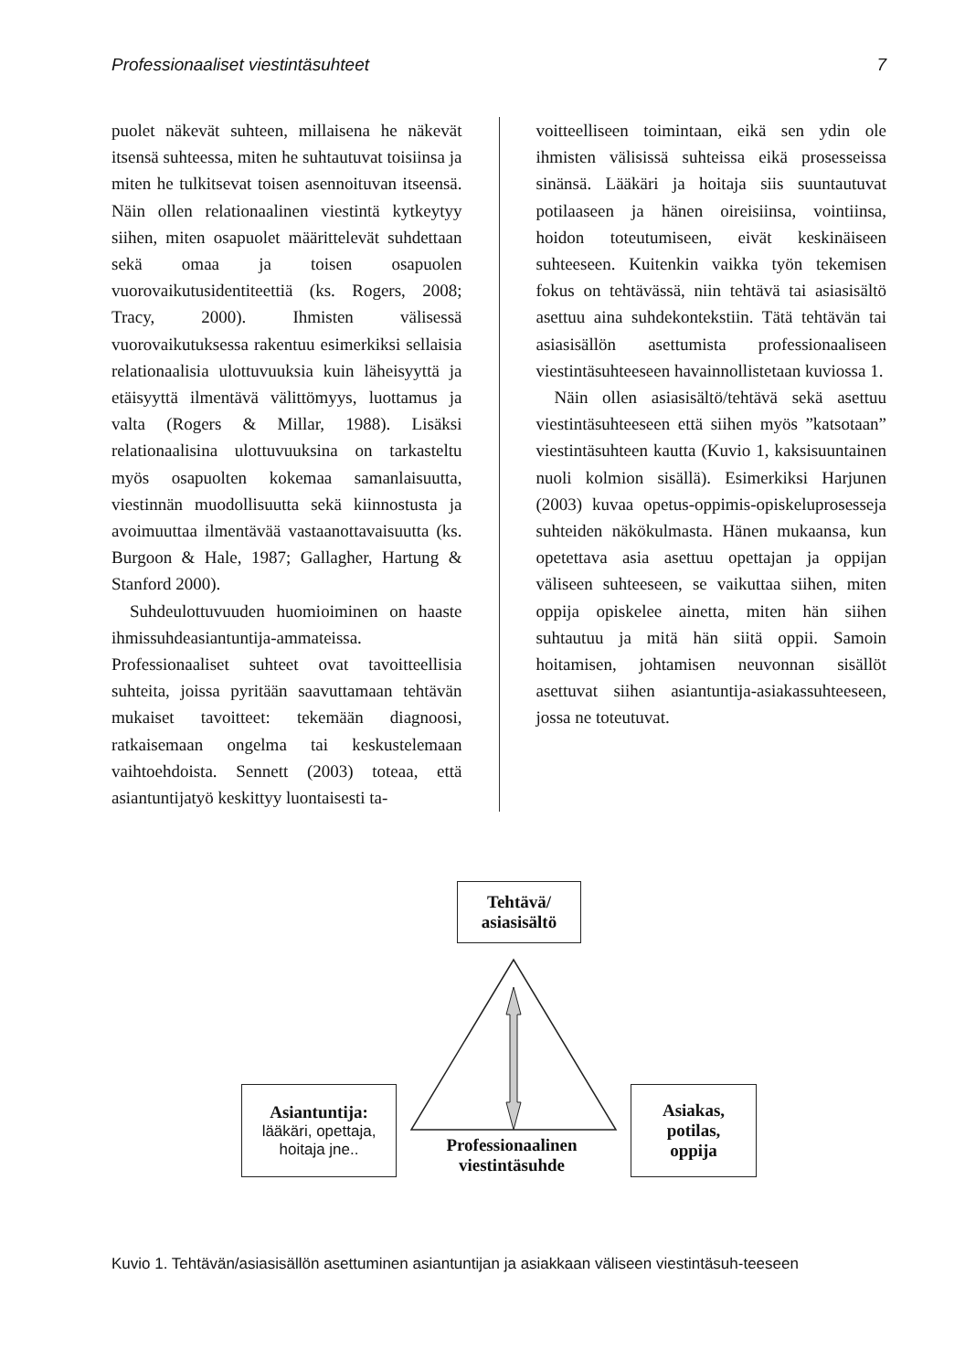Professionaaliset viestintäsuhteet 7
puolet näkevät suhteen, millaisena he näkevät itsensä suhteessa, miten he suhtautuvat toisiinsa ja miten he tulkitsevat toisen asennoituvan itseensä. Näin ollen relationaalinen viestintä kytkeytyy siihen, miten osapuolet määrittelevät suhdettaan sekä omaa ja toisen osapuolen vuorovaikutusidentiteettiä (ks. Rogers, 2008; Tracy, 2000). Ihmisten välisessä vuorovaikutuksessa rakentuu esimerkiksi sellaisia relationaalisia ulottuvuuksia kuin läheisyyttä ja etäisyyttä ilmentävä välittömyys, luottamus ja valta (Rogers & Millar, 1988). Lisäksi relationaalisina ulottuvuuksina on tarkasteltu myös osapuolten kokemaa samanlaisuutta, viestinnän muodollisuutta sekä kiinnostusta ja avoimuuttaa ilmentävää vastaanottavaisuutta (ks. Burgoon & Hale, 1987; Gallagher, Hartung & Stanford 2000).
Suhdeulottuvuuden huomioiminen on haaste ihmissuhdeasiantuntija-ammateissa. Professionaaliset suhteet ovat tavoitteellisia suhteita, joissa pyritään saavuttamaan tehtävän mukaiset tavoitteet: tekemään diagnoosi, ratkaisemaan ongelma tai keskustelemaan vaihtoehdoista. Sennett (2003) toteaa, että asiantuntijatyö keskittyy luontaisesti ta-
voitteelliseen toimintaan, eikä sen ydin ole ihmisten välisissä suhteissa eikä prosesseissa sinänsä. Lääkäri ja hoitaja siis suuntautuvat potilaaseen ja hänen oireisiinsa, vointiinsa, hoidon toteutumiseen, eivät keskinäiseen suhteeseen. Kuitenkin vaikka työn tekemisen fokus on tehtävässä, niin tehtävä tai asiasisältö asettuu aina suhdekontekstiin. Tätä tehtävän tai asiasisällön asettumista professionaaliseen viestintäsuhteeseen havainnollistetaan kuviossa 1.
Näin ollen asiasisältö/tehtävä sekä asettuu viestintäsuhteeseen että siihen myös ”katsotaan” viestintäsuhteen kautta (Kuvio 1, kaksisuuntainen nuoli kolmion sisällä). Esimerkiksi Harjunen (2003) kuvaa opetus-oppimis-opiskeluprosesseja suhteiden näkökulmasta. Hänen mukaansa, kun opetettava asia asettuu opettajan ja oppijan väliseen suhteeseen, se vaikuttaa siihen, miten oppija opiskelee ainetta, miten hän siihen suhtautuu ja mitä hän siitä oppii. Samoin hoitamisen, johtamisen neuvonnan sisällöt asettuvat siihen asiantuntija-asiakassuhteeseen, jossa ne toteutuvat.
Tehtävä/
asiasisältö
Asiantuntija:
lääkäri, opettaja,
hoitaja jne..
Asiakas,
potilas,
oppija
Professionaalinen
viestintäsuhde
Kuvio 1. Tehtävän/asiasisällön asettuminen asiantuntijan ja asiakkaan väliseen viestintäsuh-teeseen